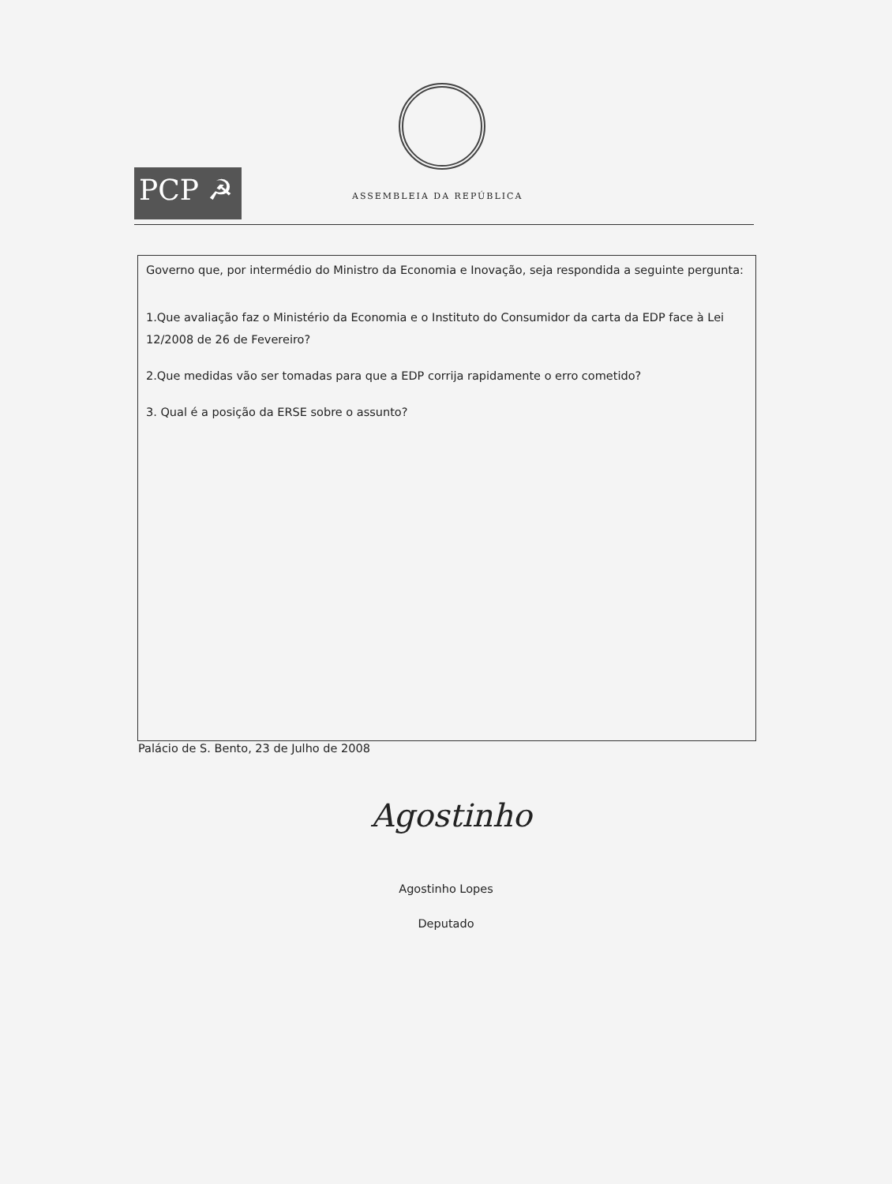PCP ☭
ASSEMBLEIA DA REPÚBLICA
Governo que, por intermédio do Ministro da Economia e Inovação, seja respondida a seguinte pergunta:
1.Que avaliação faz o Ministério da Economia e o Instituto do Consumidor da carta da EDP face à Lei 12/2008 de 26 de Fevereiro?
2.Que medidas vão ser tomadas para que a EDP corrija rapidamente o erro cometido?
3. Qual é a posição da ERSE sobre o assunto?
Palácio de S. Bento, 23 de Julho de 2008
Agostinho
Agostinho Lopes
Deputado